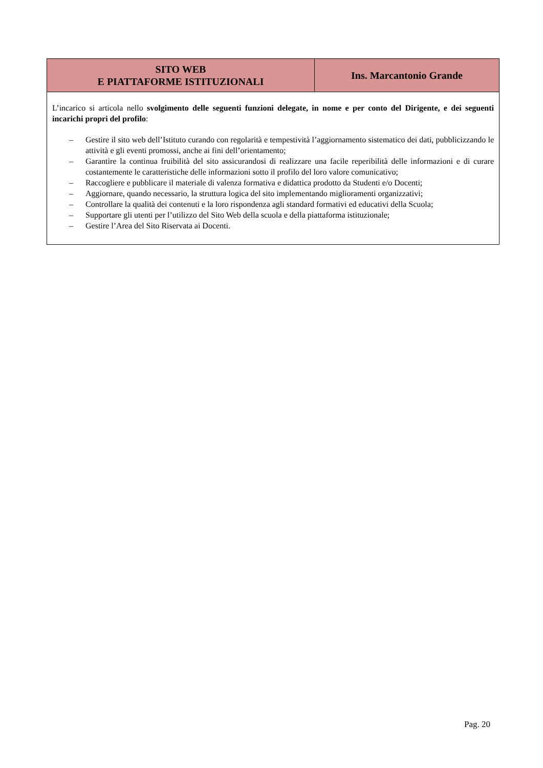| SITO WEB E PIATTAFORME ISTITUZIONALI | Ins. Marcantonio Grande |
| --- | --- |
| L’incarico si articola nello svolgimento delle seguenti funzioni delegate, in nome e per conto del Dirigente, e dei seguenti incarichi propri del profilo : – Gestire il sito web dell’Istituto curando con regolarità e tempestività l’aggiornamento sistematico dei dati, pubblicizzando le attività e gli eventi promossi, anche ai fini dell’orientamento; – Garantire la continua fruibilità del sito assicurandosi di realizzare una facile reperibilità delle informazioni e di curare costantemente le caratteristiche delle informazioni sotto il profilo del loro valore comunicativo; – Raccogliere e pubblicare il materiale di valenza formativa e didattica prodotto da Studenti e/o Docenti; – Aggiornare, quando necessario, la struttura logica del sito implementando miglioramenti organizzativi; – Controllare la qualità dei contenuti e la loro rispondenza agli standard formativi ed educativi della Scuola; – Supportare gli utenti per l’utilizzo del Sito Web della scuola e della piattaforma istituzionale; – Gestire l’Area del Sito Riservata ai Docenti. | |
Pag. 20